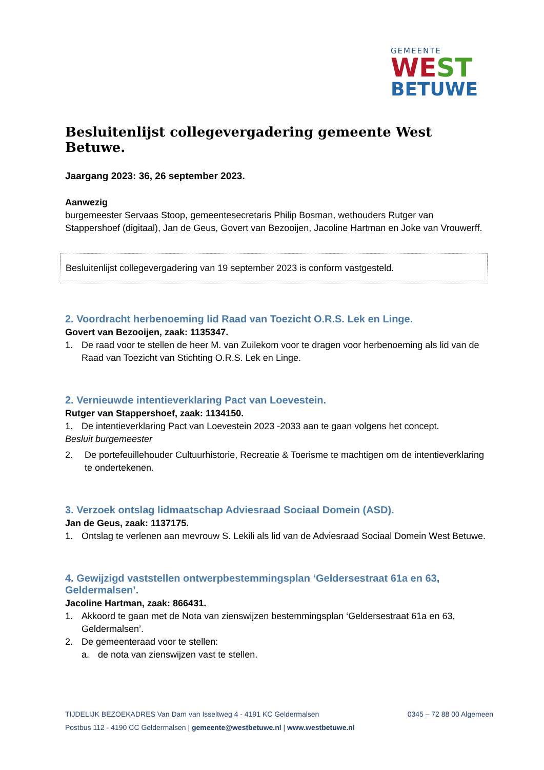GEMEENTE
WEST
BETUWE
Besluitenlijst collegevergadering gemeente West Betuwe.
Jaargang 2023: 36, 26 september 2023.
Aanwezig
burgemeester Servaas Stoop, gemeentesecretaris Philip Bosman, wethouders Rutger van Stappershoef (digitaal), Jan de Geus, Govert van Bezooijen, Jacoline Hartman en Joke van Vrouwerff.
Besluitenlijst collegevergadering van 19 september 2023 is conform vastgesteld.
2. Voordracht herbenoeming lid Raad van Toezicht O.R.S. Lek en Linge.
Govert van Bezooijen, zaak: 1135347.
1. De raad voor te stellen de heer M. van Zuilekom voor te dragen voor herbenoeming als lid van de Raad van Toezicht van Stichting O.R.S. Lek en Linge.
2. Vernieuwde intentieverklaring Pact van Loevestein.
Rutger van Stappershoef, zaak: 1134150.
1. De intentieverklaring Pact van Loevestein 2023 -2033 aan te gaan volgens het concept.
Besluit burgemeester
2. De portefeuillehouder Cultuurhistorie, Recreatie & Toerisme te machtigen om de intentieverklaring te ondertekenen.
3. Verzoek ontslag lidmaatschap Adviesraad Sociaal Domein (ASD).
Jan de Geus, zaak: 1137175.
1. Ontslag te verlenen aan mevrouw S. Lekili als lid van de Adviesraad Sociaal Domein West Betuwe.
4. Gewijzigd vaststellen ontwerpbestemmingsplan ‘Geldersestraat 61a en 63, Geldermalsen’.
Jacoline Hartman, zaak: 866431.
1. Akkoord te gaan met de Nota van zienswijzen bestemmingsplan ‘Geldersestraat 61a en 63, Geldermalsen’.
2. De gemeenteraad voor te stellen:
a. de nota van zienswijzen vast te stellen.
TIJDELIJK BEZOEKADRES Van Dam van Isseltweg 4 - 4191 KC Geldermalsen 0345 – 72 88 00 Algemeen
Postbus 112 - 4190 CC Geldermalsen | gemeente@westbetuwe.nl | www.westbetuwe.nl